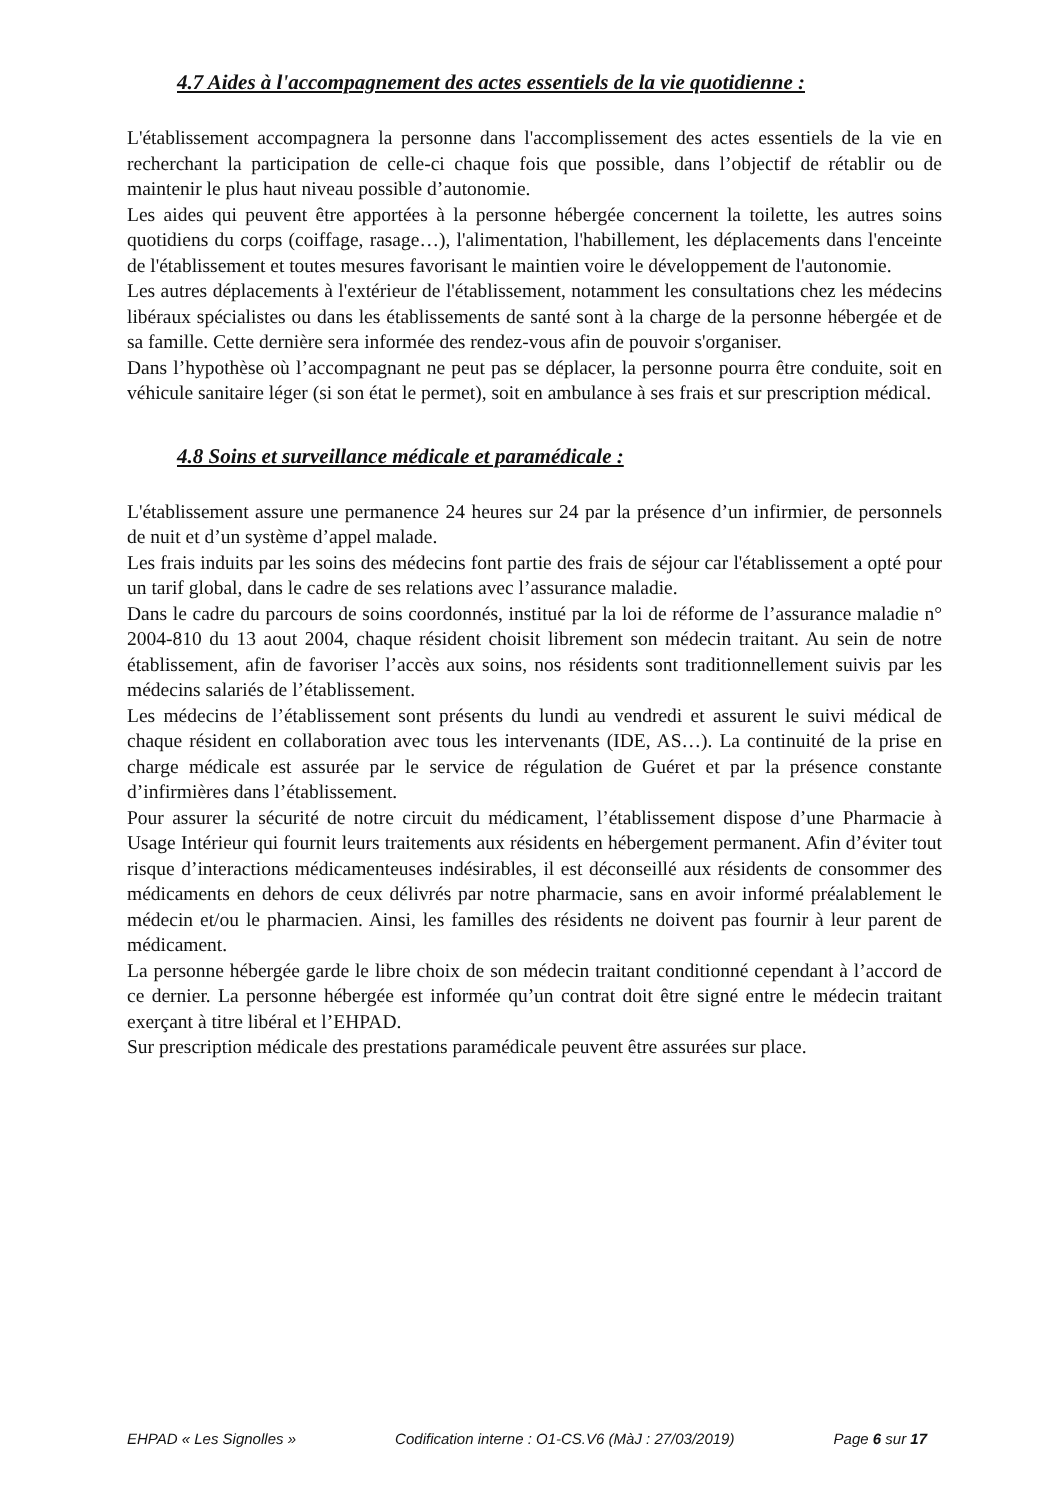4.7 Aides à l'accompagnement des actes essentiels de la vie quotidienne :
L'établissement accompagnera la personne dans l'accomplissement des actes essentiels de la vie en recherchant la participation de celle-ci chaque fois que possible, dans l’objectif de rétablir ou de maintenir le plus haut niveau possible d’autonomie.
Les aides qui peuvent être apportées à la personne hébergée concernent la toilette, les autres soins quotidiens du corps (coiffage, rasage…), l'alimentation, l'habillement, les déplacements dans l'enceinte de l'établissement et toutes mesures favorisant le maintien voire le développement de l'autonomie.
Les autres déplacements à l'extérieur de l'établissement, notamment les consultations chez les médecins libéraux spécialistes ou dans les établissements de santé sont à la charge de la personne hébergée et de sa famille. Cette dernière sera informée des rendez-vous afin de pouvoir s'organiser.
Dans l’hypothèse où l’accompagnant ne peut pas se déplacer, la personne pourra être conduite, soit en véhicule sanitaire léger (si son état le permet), soit en ambulance à ses frais et sur prescription médical.
4.8 Soins et surveillance médicale et paramédicale :
L'établissement assure une permanence 24 heures sur 24 par la présence d’un infirmier, de personnels de nuit et d’un système d’appel malade.
Les frais induits par les soins des médecins font partie des frais de séjour car l'établissement a opté pour un tarif global, dans le cadre de ses relations avec l’assurance maladie.
Dans le cadre du parcours de soins coordonnés, institué par la loi de réforme de l’assurance maladie n° 2004-810 du 13 aout 2004, chaque résident choisit librement son médecin traitant. Au sein de notre établissement, afin de favoriser l’accès aux soins, nos résidents sont traditionnellement suivis par les médecins salariés de l’établissement.
Les médecins de l’établissement sont présents du lundi au vendredi et assurent le suivi médical de chaque résident en collaboration avec tous les intervenants (IDE, AS…). La continuité de la prise en charge médicale est assurée par le service de régulation de Guéret et par la présence constante d’infirmières dans l’établissement.
Pour assurer la sécurité de notre circuit du médicament, l’établissement dispose d’une Pharmacie à Usage Intérieur qui fournit leurs traitements aux résidents en hébergement permanent. Afin d’éviter tout risque d’interactions médicamenteuses indésirables, il est déconseillé aux résidents de consommer des médicaments en dehors de ceux délivrés par notre pharmacie, sans en avoir informé préalablement le médecin et/ou le pharmacien. Ainsi, les familles des résidents ne doivent pas fournir à leur parent de médicament.
La personne hébergée garde le libre choix de son médecin traitant conditionné cependant à l’accord de ce dernier. La personne hébergée est informée qu’un contrat doit être signé entre le médecin traitant exerçant à titre libéral et l’EHPAD.
Sur prescription médicale des prestations paramédicale peuvent être assurées sur place.
EHPAD « Les Signolles » Codification interne : O1-CS.V6 (MàJ : 27/03/2019) Page 6 sur 17